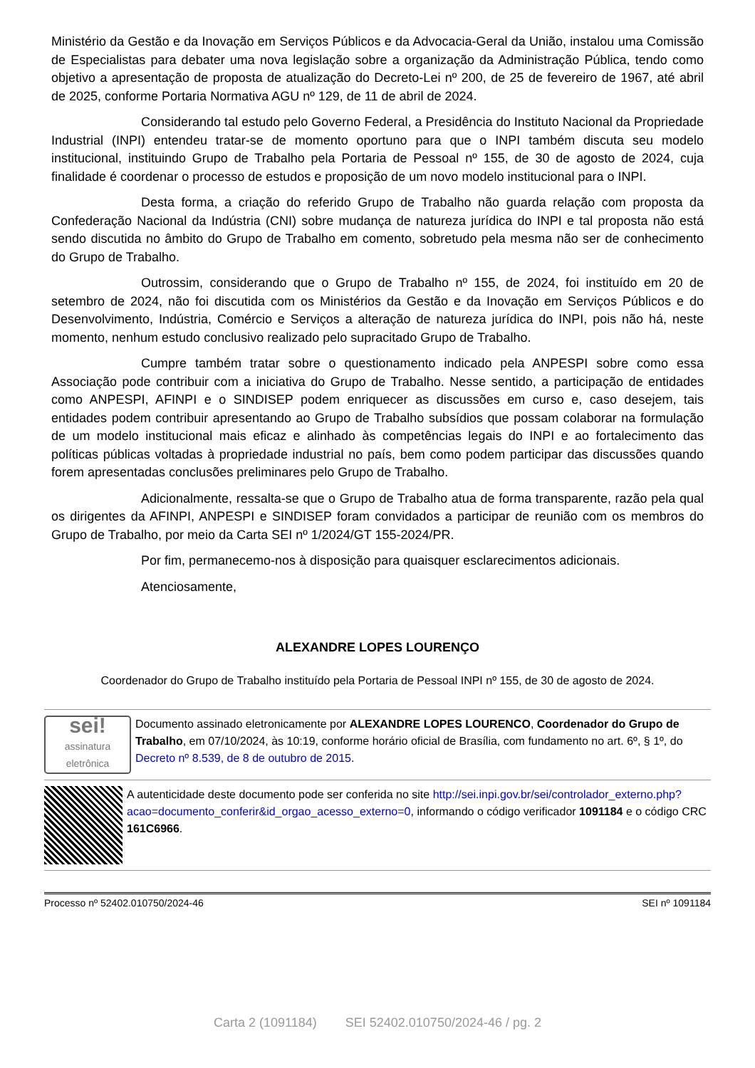Ministério da Gestão e da Inovação em Serviços Públicos e da Advocacia-Geral da União, instalou uma Comissão de Especialistas para debater uma nova legislação sobre a organização da Administração Pública, tendo como objetivo a apresentação de proposta de atualização do Decreto-Lei nº 200, de 25 de fevereiro de 1967, até abril de 2025, conforme Portaria Normativa AGU nº 129, de 11 de abril de 2024.
Considerando tal estudo pelo Governo Federal, a Presidência do Instituto Nacional da Propriedade Industrial (INPI) entendeu tratar-se de momento oportuno para que o INPI também discuta seu modelo institucional, instituindo Grupo de Trabalho pela Portaria de Pessoal nº 155, de 30 de agosto de 2024, cuja finalidade é coordenar o processo de estudos e proposição de um novo modelo institucional para o INPI.
Desta forma, a criação do referido Grupo de Trabalho não guarda relação com proposta da Confederação Nacional da Indústria (CNI) sobre mudança de natureza jurídica do INPI e tal proposta não está sendo discutida no âmbito do Grupo de Trabalho em comento, sobretudo pela mesma não ser de conhecimento do Grupo de Trabalho.
Outrossim, considerando que o Grupo de Trabalho nº 155, de 2024, foi instituído em 20 de setembro de 2024, não foi discutida com os Ministérios da Gestão e da Inovação em Serviços Públicos e do Desenvolvimento, Indústria, Comércio e Serviços a alteração de natureza jurídica do INPI, pois não há, neste momento, nenhum estudo conclusivo realizado pelo supracitado Grupo de Trabalho.
Cumpre também tratar sobre o questionamento indicado pela ANPESPI sobre como essa Associação pode contribuir com a iniciativa do Grupo de Trabalho. Nesse sentido, a participação de entidades como ANPESPI, AFINPI e o SINDISEP podem enriquecer as discussões em curso e, caso desejem, tais entidades podem contribuir apresentando ao Grupo de Trabalho subsídios que possam colaborar na formulação de um modelo institucional mais eficaz e alinhado às competências legais do INPI e ao fortalecimento das políticas públicas voltadas à propriedade industrial no país, bem como podem participar das discussões quando forem apresentadas conclusões preliminares pelo Grupo de Trabalho.
Adicionalmente, ressalta-se que o Grupo de Trabalho atua de forma transparente, razão pela qual os dirigentes da AFINPI, ANPESPI e SINDISEP foram convidados a participar de reunião com os membros do Grupo de Trabalho, por meio da Carta SEI nº 1/2024/GT 155-2024/PR.
Por fim, permanecemo-nos à disposição para quaisquer esclarecimentos adicionais.
Atenciosamente,
ALEXANDRE LOPES LOURENÇO
Coordenador do Grupo de Trabalho instituído pela Portaria de Pessoal INPI nº 155, de 30 de agosto de 2024.
sei!
assinatura eletrônica
Documento assinado eletronicamente por ALEXANDRE LOPES LOURENCO, Coordenador do Grupo de Trabalho, em 07/10/2024, às 10:19, conforme horário oficial de Brasília, com fundamento no art. 6º, § 1º, do Decreto nº 8.539, de 8 de outubro de 2015.
A autenticidade deste documento pode ser conferida no site http://sei.inpi.gov.br/sei/controlador_externo.php?acao=documento_conferir&id_orgao_acesso_externo=0, informando o código verificador 1091184 e o código CRC 161C6966.
Processo nº 52402.010750/2024-46 SEI nº 1091184
Carta 2 (1091184) SEI 52402.010750/2024-46 / pg. 2